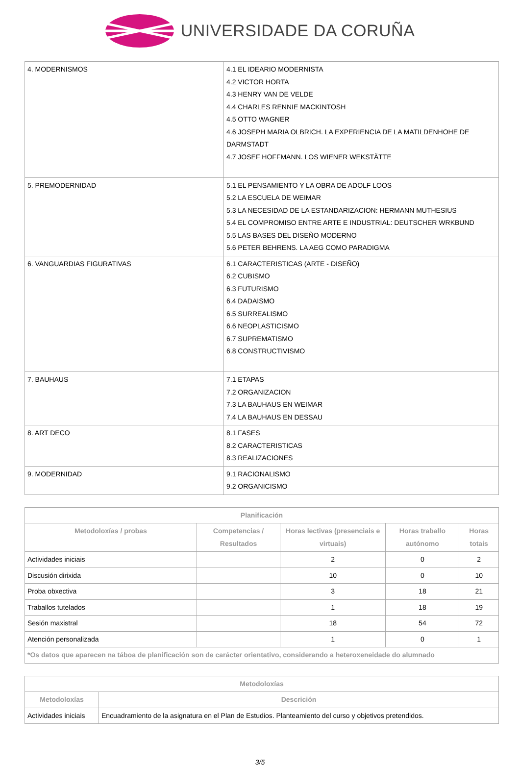UNIVERSIDADE DA CORUÑA
| 4. MODERNISMOS | 4.1 EL IDEARIO MODERNISTA 4.2 VICTOR HORTA 4.3 HENRY VAN DE VELDE 4.4 CHARLES RENNIE MACKINTOSH 4.5 OTTO WAGNER 4.6 JOSEPH MARIA OLBRICH. LA EXPERIENCIA DE LA MATILDENHOHE DE DARMSTADT 4.7 JOSEF HOFFMANN. LOS WIENER WEKSTÄTTE |
| 5. PREMODERNIDAD | 5.1 EL PENSAMIENTO Y LA OBRA DE ADOLF LOOS 5.2 LA ESCUELA DE WEIMAR 5.3 LA NECESIDAD DE LA ESTANDARIZACION: HERMANN MUTHESIUS 5.4 EL COMPROMISO ENTRE ARTE E INDUSTRIAL: DEUTSCHER WRKBUND 5.5 LAS BASES DEL DISEÑO MODERNO 5.6 PETER BEHRENS. LA AEG COMO PARADIGMA |
| 6. VANGUARDIAS FIGURATIVAS | 6.1 CARACTERISTICAS (ARTE - DISEÑO) 6.2 CUBISMO 6.3 FUTURISMO 6.4 DADAISMO 6.5 SURREALISMO 6.6 NEOPLASTICISMO 6.7 SUPREMATISMO 6.8 CONSTRUCTIVISMO |
| 7. BAUHAUS | 7.1 ETAPAS 7.2 ORGANIZACION 7.3 LA BAUHAUS EN WEIMAR 7.4 LA BAUHAUS EN DESSAU |
| 8. ART DECO | 8.1 FASES 8.2 CARACTERISTICAS 8.3 REALIZACIONES |
| 9. MODERNIDAD | 9.1 RACIONALISMO 9.2 ORGANICISMO |
| Planificación | | | | |
| --- | --- | --- | --- | --- |
| Metodoloxías / probas | Competencias / Resultados | Horas lectivas (presenciais e virtuais) | Horas traballo autónomo | Horas totais |
| Actividades iniciais | | 2 | 0 | 2 |
| Discusión dirixida | | 10 | 0 | 10 |
| Proba obxectiva | | 3 | 18 | 21 |
| Traballos tutelados | | 1 | 18 | 19 |
| Sesión maxistral | | 18 | 54 | 72 |
| Atención personalizada | | 1 | 0 | 1 |
| *Os datos que aparecen na táboa de planificación son de carácter orientativo, considerando a heteroxeneidade do alumnado | | | | |
| Metodoloxías | |
| --- | --- |
| Metodoloxías | Descrición |
| Actividades iniciais | Encuadramiento de la asignatura en el Plan de Estudios. Planteamiento del curso y objetivos pretendidos. |
3/5